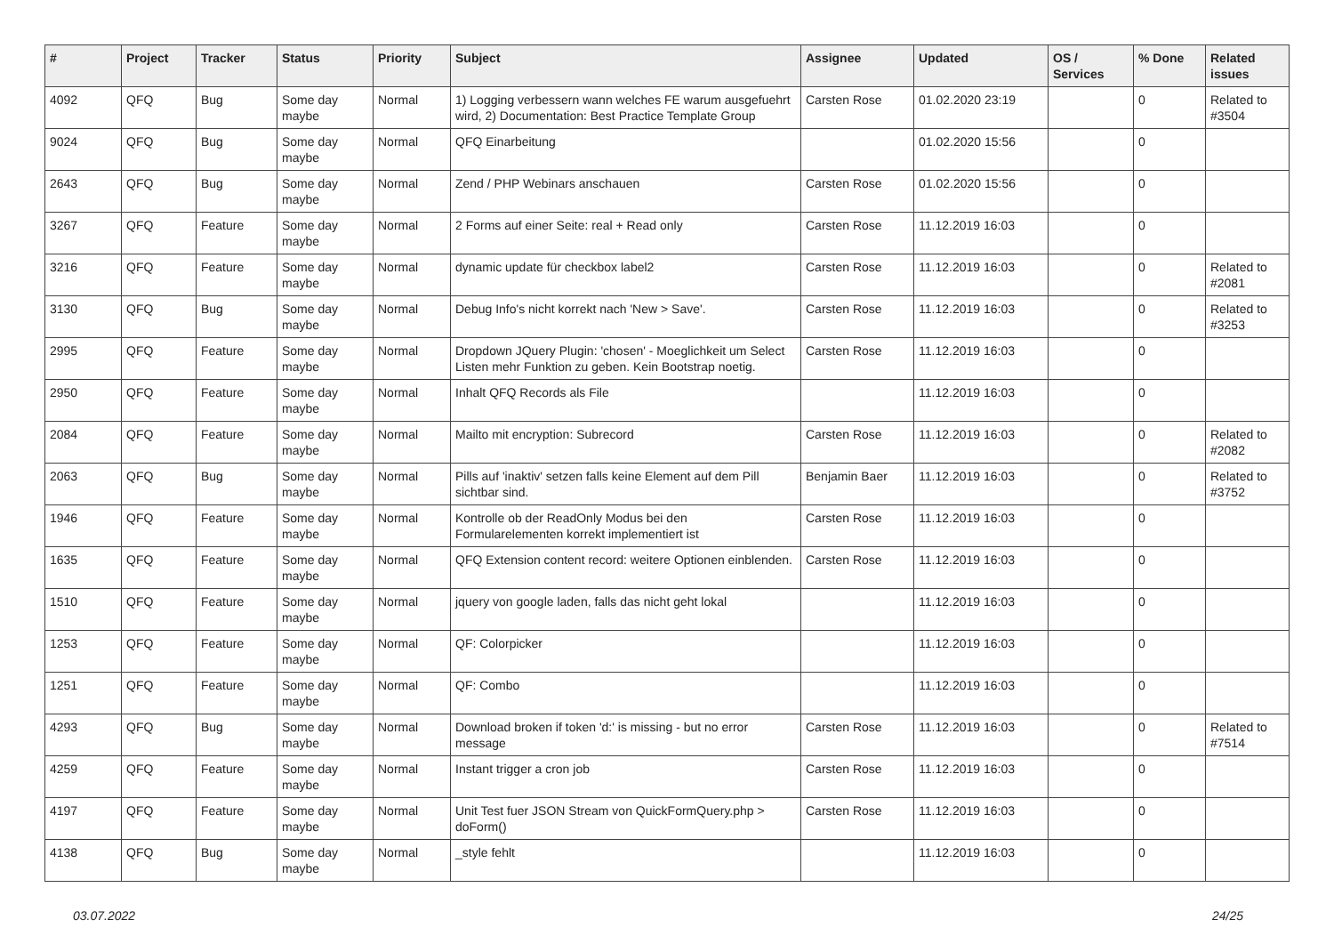| # | Project | Tracker | Status | Priority | Subject | Assignee | Updated | OS / Services | % Done | Related issues |
| --- | --- | --- | --- | --- | --- | --- | --- | --- | --- | --- |
| 4092 | QFQ | Bug | Some day maybe | Normal | 1) Logging verbessern wann welches FE warum ausgefuehrt wird, 2) Documentation: Best Practice Template Group | Carsten Rose | 01.02.2020 23:19 | | 0 | Related to #3504 |
| 9024 | QFQ | Bug | Some day maybe | Normal | QFQ Einarbeitung | | 01.02.2020 15:56 | | 0 | |
| 2643 | QFQ | Bug | Some day maybe | Normal | Zend / PHP Webinars anschauen | Carsten Rose | 01.02.2020 15:56 | | 0 | |
| 3267 | QFQ | Feature | Some day maybe | Normal | 2 Forms auf einer Seite: real + Read only | Carsten Rose | 11.12.2019 16:03 | | 0 | |
| 3216 | QFQ | Feature | Some day maybe | Normal | dynamic update für checkbox label2 | Carsten Rose | 11.12.2019 16:03 | | 0 | Related to #2081 |
| 3130 | QFQ | Bug | Some day maybe | Normal | Debug Info's nicht korrekt nach 'New > Save'. | Carsten Rose | 11.12.2019 16:03 | | 0 | Related to #3253 |
| 2995 | QFQ | Feature | Some day maybe | Normal | Dropdown JQuery Plugin: 'chosen' - Moeglichkeit um Select Listen mehr Funktion zu geben. Kein Bootstrap noetig. | Carsten Rose | 11.12.2019 16:03 | | 0 | |
| 2950 | QFQ | Feature | Some day maybe | Normal | Inhalt QFQ Records als File | | 11.12.2019 16:03 | | 0 | |
| 2084 | QFQ | Feature | Some day maybe | Normal | Mailto mit encryption: Subrecord | Carsten Rose | 11.12.2019 16:03 | | 0 | Related to #2082 |
| 2063 | QFQ | Bug | Some day maybe | Normal | Pills auf 'inaktiv' setzen falls keine Element auf dem Pill sichtbar sind. | Benjamin Baer | 11.12.2019 16:03 | | 0 | Related to #3752 |
| 1946 | QFQ | Feature | Some day maybe | Normal | Kontrolle ob der ReadOnly Modus bei den Formularelementen korrekt implementiert ist | Carsten Rose | 11.12.2019 16:03 | | 0 | |
| 1635 | QFQ | Feature | Some day maybe | Normal | QFQ Extension content record: weitere Optionen einblenden. | Carsten Rose | 11.12.2019 16:03 | | 0 | |
| 1510 | QFQ | Feature | Some day maybe | Normal | jquery von google laden, falls das nicht geht lokal | | 11.12.2019 16:03 | | 0 | |
| 1253 | QFQ | Feature | Some day maybe | Normal | QF: Colorpicker | | 11.12.2019 16:03 | | 0 | |
| 1251 | QFQ | Feature | Some day maybe | Normal | QF: Combo | | 11.12.2019 16:03 | | 0 | |
| 4293 | QFQ | Bug | Some day maybe | Normal | Download broken if token 'd:' is missing - but no error message | Carsten Rose | 11.12.2019 16:03 | | 0 | Related to #7514 |
| 4259 | QFQ | Feature | Some day maybe | Normal | Instant trigger a cron job | Carsten Rose | 11.12.2019 16:03 | | 0 | |
| 4197 | QFQ | Feature | Some day maybe | Normal | Unit Test fuer JSON Stream von QuickFormQuery.php > doForm() | Carsten Rose | 11.12.2019 16:03 | | 0 | |
| 4138 | QFQ | Bug | Some day maybe | Normal | _style fehlt | | 11.12.2019 16:03 | | 0 | |
03.07.2022 24/25